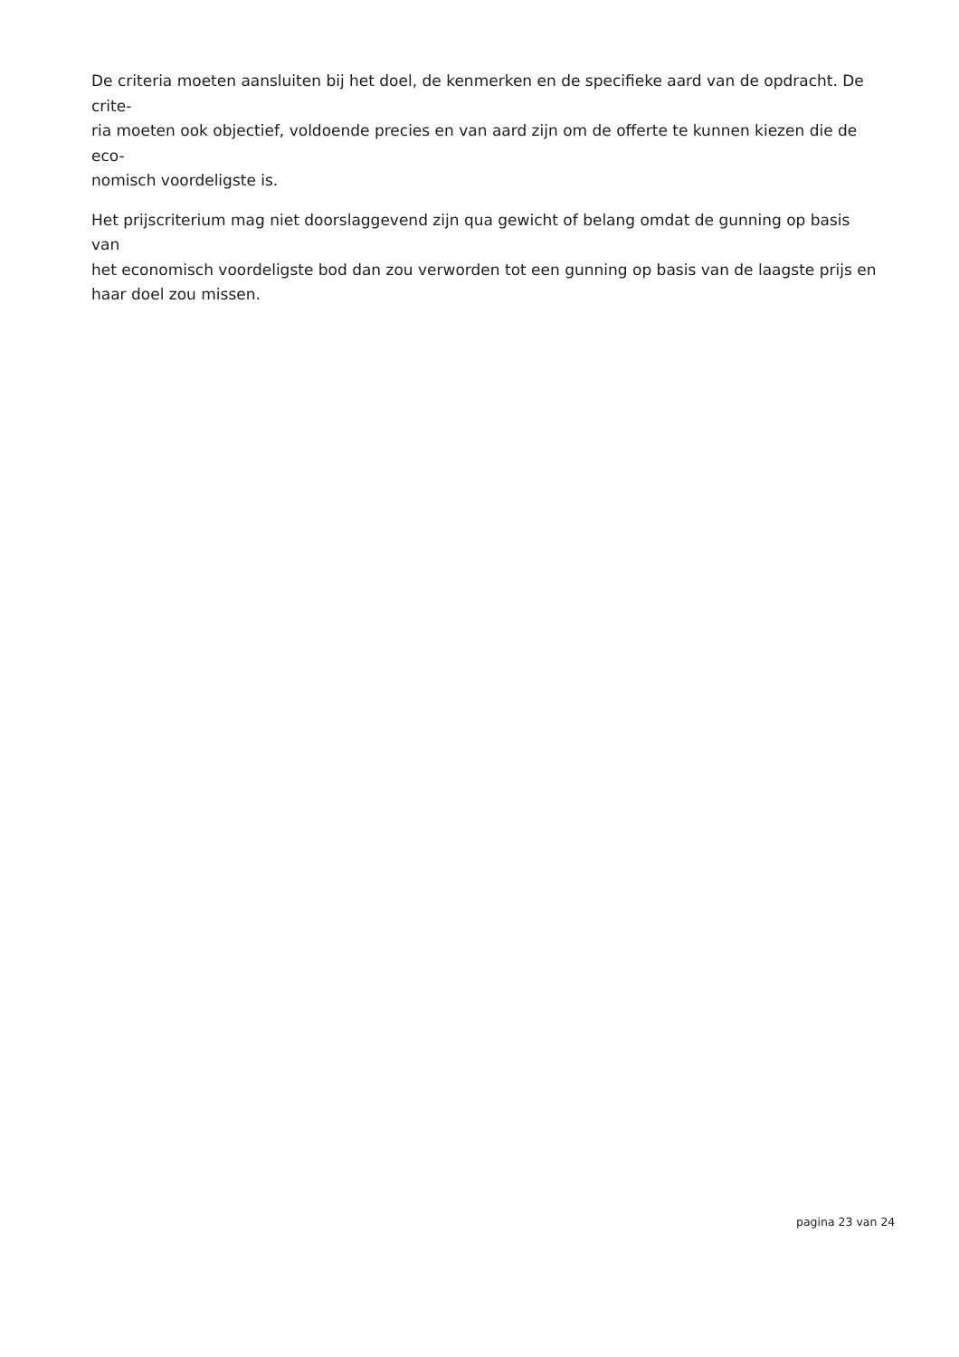De criteria moeten aansluiten bij het doel, de kenmerken en de specifieke aard van de opdracht. De crite-
ria moeten ook objectief, voldoende precies en van aard zijn om de offerte te kunnen kiezen die de eco-
nomisch voordeligste is.
Het prijscriterium mag niet doorslaggevend zijn qua gewicht of belang omdat de gunning op basis van
het economisch voordeligste bod dan zou verworden tot een gunning op basis van de laagste prijs en
haar doel zou missen.
pagina 23 van 24